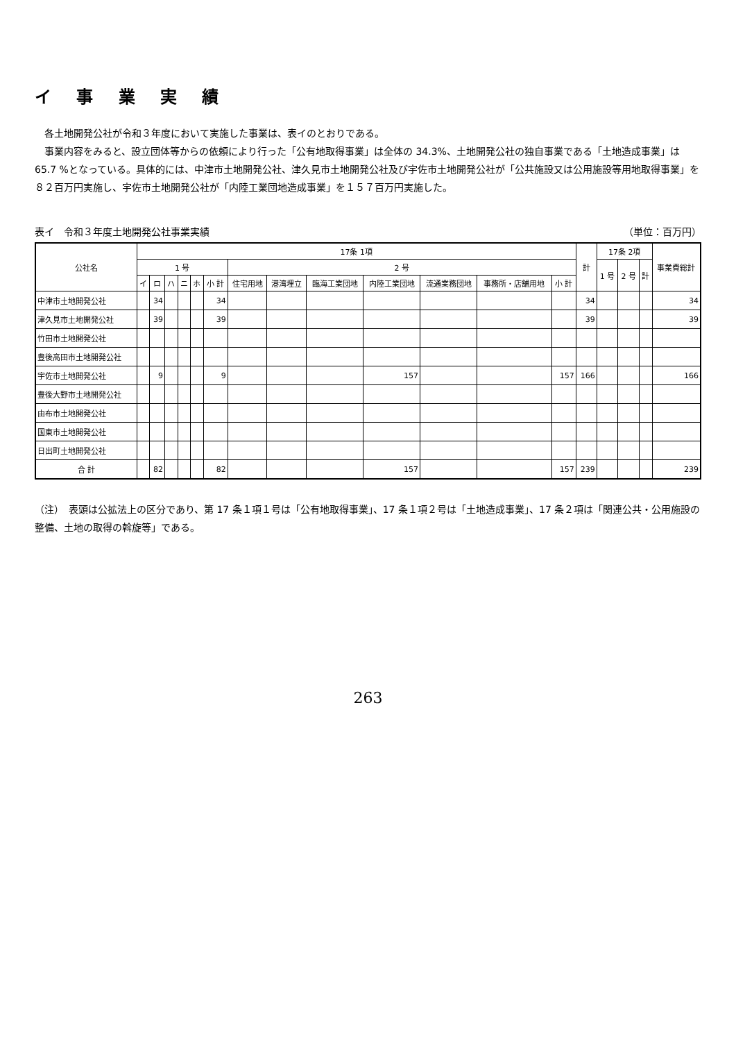イ 事 業 実 績
各土地開発公社が令和３年度において実施した事業は、表イのとおりである。
事業内容をみると、設立団体等からの依頼により行った「公有地取得事業」は全体の 34.3%、土地開発公社の独自事業である「土地造成事業」は 65.7 %となっている。具体的には、中津市土地開発公社、津久見市土地開発公社及び宇佐市土地開発公社が「公共施設又は公用施設等用地取得事業」を８２百万円実施し、宇佐市土地開発公社が「内陸工業団地造成事業」を１５７百万円実施した。
表イ　令和３年度土地開発公社事業実績 （単位：百万円）
| 公社名 | 17条 1項 | | | | | | | | | | | | | 計 | 17条 2項 | | | 事業費総計 |
| --- | --- | --- | --- | --- | --- | --- | --- | --- | --- | --- | --- | --- | --- | --- | --- | --- | --- | --- |
| | 1 号 | | | | | | 2 号 | | | | | | | | 1 号 | 2 号 | 計 | |
| | イ | ロ | ハ | ニ | ホ | 小 計 | 住宅用地 | 港湾埋立 | 臨海工業団地 | 内陸工業団地 | 流通業務団地 | 事務所・店舗用地 | 小 計 | | | | | |
| 中津市土地開発公社 | | 34 | | | | 34 | | | | | | | | 34 | | | | 34 |
| 津久見市土地開発公社 | | 39 | | | | 39 | | | | | | | | 39 | | | | 39 |
| 竹田市土地開発公社 | | | | | | | | | | | | | | | | | | |
| 豊後高田市土地開発公社 | | | | | | | | | | | | | | | | | | |
| 宇佐市土地開発公社 | | 9 | | | | 9 | | | | 157 | | | 157 | 166 | | | | 166 |
| 豊後大野市土地開発公社 | | | | | | | | | | | | | | | | | | |
| 由布市土地開発公社 | | | | | | | | | | | | | | | | | | |
| 国東市土地開発公社 | | | | | | | | | | | | | | | | | | |
| 日出町土地開発公社 | | | | | | | | | | | | | | | | | | |
| 合 計 | | 82 | | | | 82 | | | | 157 | | | 157 | 239 | | | | 239 |
（注）　表頭は公拡法上の区分であり、第 17 条１項１号は「公有地取得事業」、17 条１項２号は「土地造成事業」、17 条２項は「関連公共・公用施設の整備、土地の取得の斡旋等」である。
263